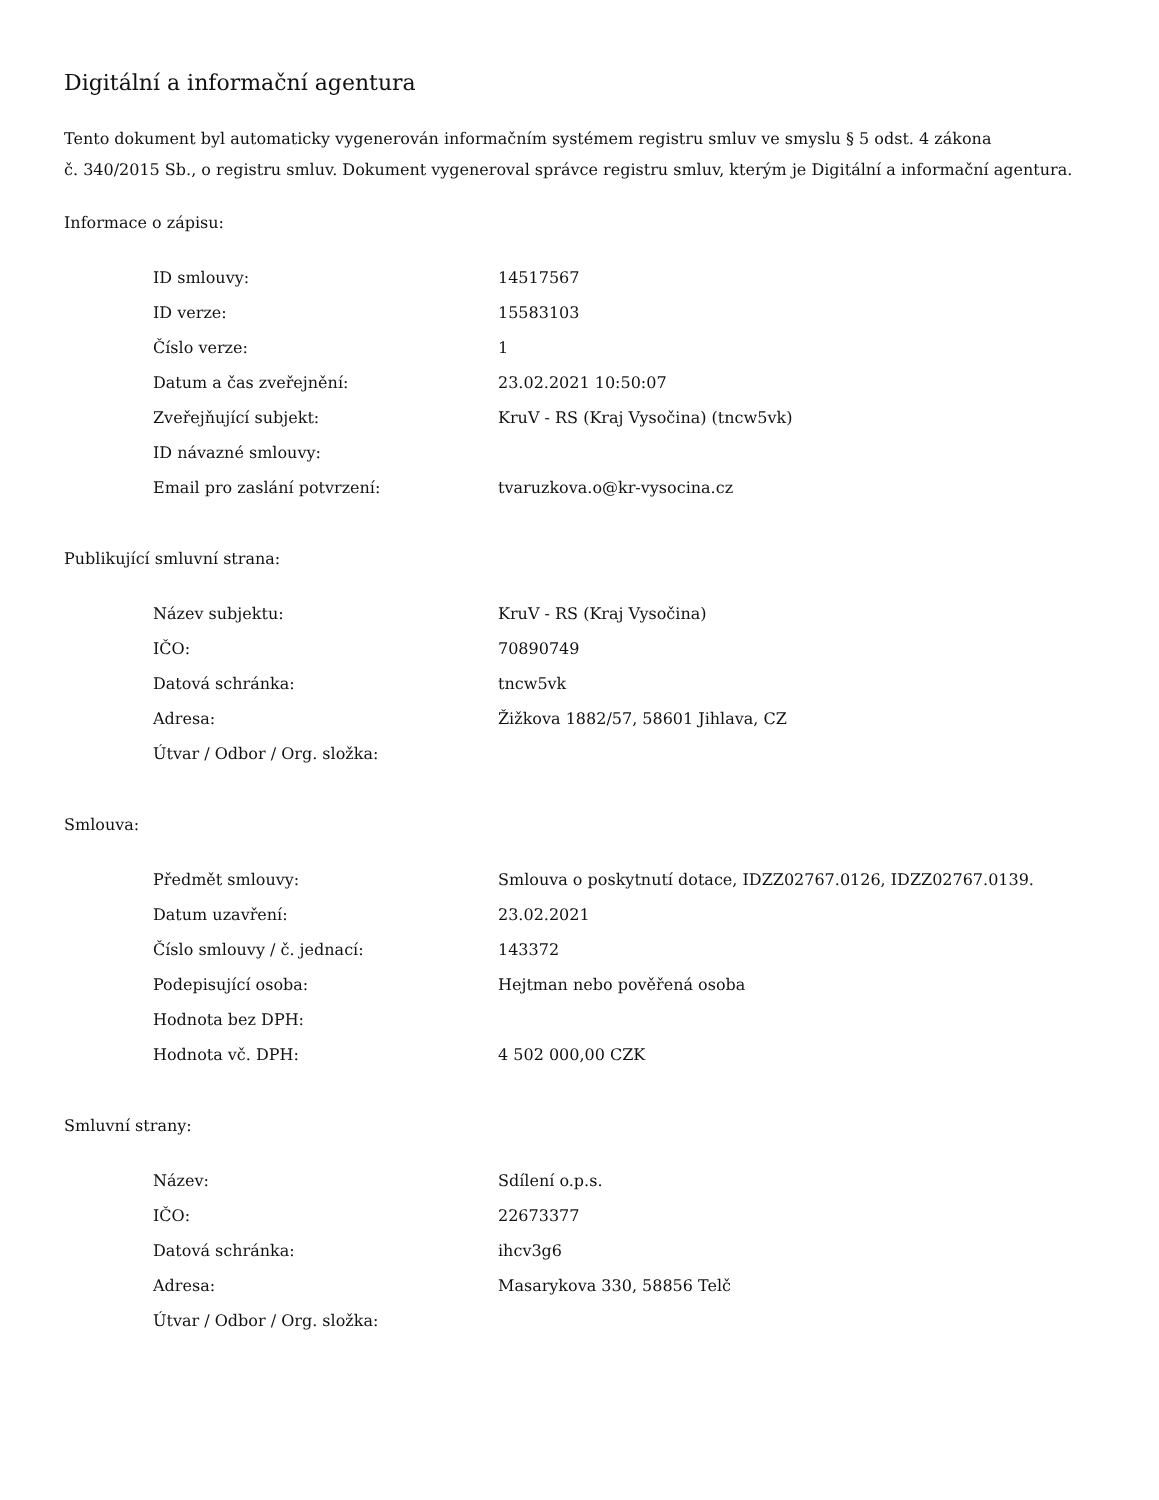Digitální a informační agentura
Tento dokument byl automaticky vygenerován informačním systémem registru smluv ve smyslu § 5 odst. 4 zákona
č. 340/2015 Sb., o registru smluv. Dokument vygeneroval správce registru smluv, kterým je Digitální a informační agentura.
Informace o zápisu:
| ID smlouvy: | 14517567 |
| ID verze: | 15583103 |
| Číslo verze: | 1 |
| Datum a čas zveřejnění: | 23.02.2021 10:50:07 |
| Zveřejňující subjekt: | KruV - RS (Kraj Vysočina) (tncw5vk) |
| ID návazné smlouvy: | |
| Email pro zaslání potvrzení: | tvaruzkova.o@kr-vysocina.cz |
Publikující smluvní strana:
| Název subjektu: | KruV - RS (Kraj Vysočina) |
| IČO: | 70890749 |
| Datová schránka: | tncw5vk |
| Adresa: | Žižkova 1882/57, 58601 Jihlava, CZ |
| Útvar / Odbor / Org. složka: | |
Smlouva:
| Předmět smlouvy: | Smlouva o poskytnutí dotace, IDZZ02767.0126, IDZZ02767.0139. |
| Datum uzavření: | 23.02.2021 |
| Číslo smlouvy / č. jednací: | 143372 |
| Podepisující osoba: | Hejtman nebo pověřená osoba |
| Hodnota bez DPH: | |
| Hodnota vč. DPH: | 4 502 000,00 CZK |
Smluvní strany:
| Název: | Sdílení o.p.s. |
| IČO: | 22673377 |
| Datová schránka: | ihcv3g6 |
| Adresa: | Masarykova 330, 58856 Telč |
| Útvar / Odbor / Org. složka: | |